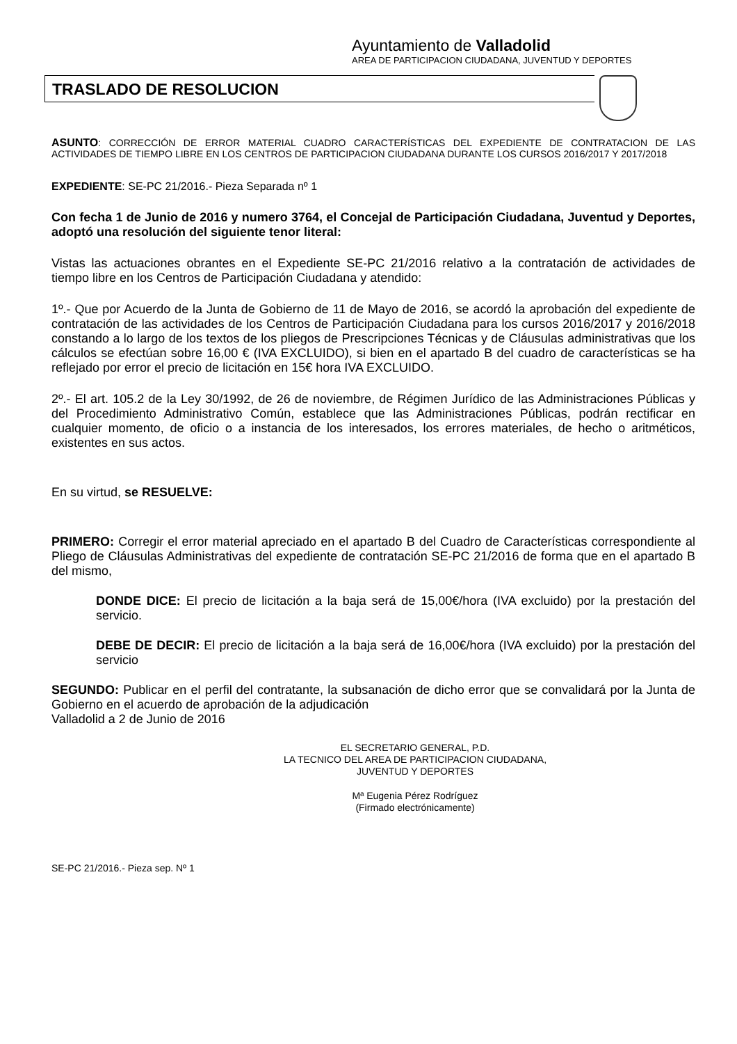Ayuntamiento de Valladolid
AREA DE PARTICIPACION CIUDADANA, JUVENTUD Y DEPORTES
TRASLADO DE RESOLUCION
ASUNTO: CORRECCIÓN DE ERROR MATERIAL CUADRO CARACTERÍSTICAS DEL EXPEDIENTE DE CONTRATACION DE LAS ACTIVIDADES DE TIEMPO LIBRE EN LOS CENTROS DE PARTICIPACION CIUDADANA DURANTE LOS CURSOS 2016/2017 Y 2017/2018
EXPEDIENTE: SE-PC 21/2016.- Pieza Separada nº 1
Con fecha 1 de Junio de 2016 y numero 3764, el Concejal de Participación Ciudadana, Juventud y Deportes, adoptó una resolución del siguiente tenor literal:
Vistas las actuaciones obrantes en el Expediente SE-PC 21/2016 relativo a la contratación de actividades de tiempo libre en los Centros de Participación Ciudadana y atendido:
1º.- Que por Acuerdo de la Junta de Gobierno de 11 de Mayo de 2016, se acordó la aprobación del expediente de contratación de las actividades de los Centros de Participación Ciudadana para los cursos 2016/2017 y 2016/2018 constando a lo largo de los textos de los pliegos de Prescripciones Técnicas y de Cláusulas administrativas que los cálculos se efectúan sobre 16,00 € (IVA EXCLUIDO), si bien en el apartado B del cuadro de características se ha reflejado por error el precio de licitación en 15€ hora IVA EXCLUIDO.
2º.- El art. 105.2 de la Ley 30/1992, de 26 de noviembre, de Régimen Jurídico de las Administraciones Públicas y del Procedimiento Administrativo Común, establece que las Administraciones Públicas, podrán rectificar en cualquier momento, de oficio o a instancia de los interesados, los errores materiales, de hecho o aritméticos, existentes en sus actos.
En su virtud, se RESUELVE:
PRIMERO: Corregir el error material apreciado en el apartado B del Cuadro de Características correspondiente al Pliego de Cláusulas Administrativas del expediente de contratación SE-PC 21/2016 de forma que en el apartado B del mismo,
DONDE DICE: El precio de licitación a la baja será de 15,00€/hora (IVA excluido) por la prestación del servicio.
DEBE DE DECIR: El precio de licitación a la baja será de 16,00€/hora (IVA excluido) por la prestación del servicio
SEGUNDO: Publicar en el perfil del contratante, la subsanación de dicho error que se convalidará por la Junta de Gobierno en el acuerdo de aprobación de la adjudicación
Valladolid a 2 de Junio de 2016
EL SECRETARIO GENERAL, P.D.
LA TECNICO DEL AREA DE PARTICIPACION CIUDADANA,
JUVENTUD Y DEPORTES
Mª Eugenia Pérez Rodríguez
(Firmado electrónicamente)
SE-PC 21/2016.- Pieza sep. Nº 1